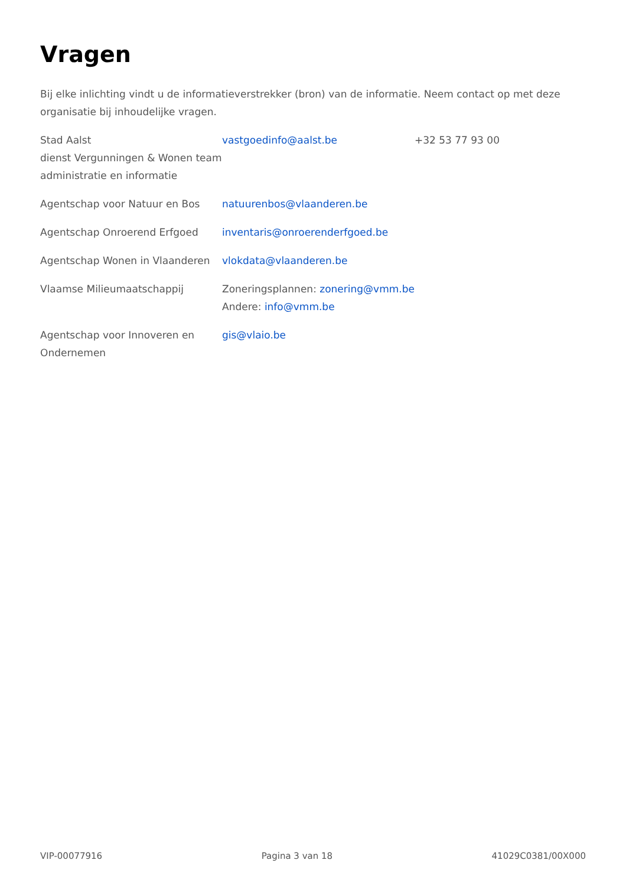Vragen
Bij elke inlichting vindt u de informatieverstrekker (bron) van de informatie. Neem contact op met deze organisatie bij inhoudelijke vragen.
| Stad Aalst dienst Vergunningen & Wonen team administratie en informatie | vastgoedinfo@aalst.be | +32 53 77 93 00 |
| Agentschap voor Natuur en Bos | natuurenbos@vlaanderen.be | |
| Agentschap Onroerend Erfgoed | inventaris@onroerenderfgoed.be | |
| Agentschap Wonen in Vlaanderen | vlokdata@vlaanderen.be | |
| Vlaamse Milieumaatschappij | Zoneringsplannen: zonering@vmm.be Andere: info@vmm.be | |
| Agentschap voor Innoveren en Ondernemen | gis@vlaio.be | |
VIP-00077916 Pagina 3 van 18 41029C0381/00X000